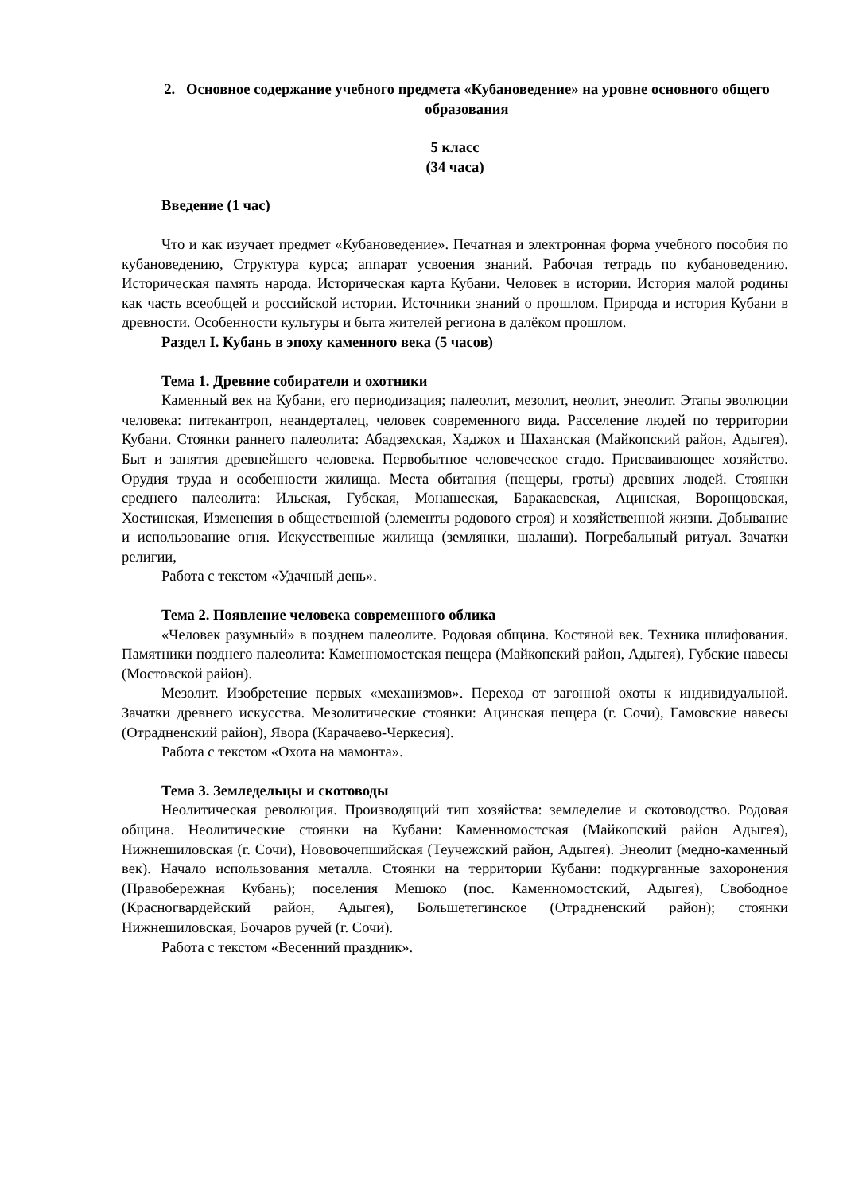2. Основное содержание учебного предмета «Кубановедение» на уровне основного общего образования
5 класс
(34 часа)
Введение (1 час)
Что и как изучает предмет «Кубановедение». Печатная и электронная форма учебного пособия по кубановедению, Структура курса; аппарат усвоения знаний. Рабочая тетрадь по кубановедению. Историческая память народа. Историческая карта Кубани. Человек в истории. История малой родины как часть всеобщей и российской истории. Источники знаний о прошлом. Природа и история Кубани в древности. Особенности культуры и быта жителей региона в далёком прошлом.
Раздел I. Кубань в эпоху каменного века (5 часов)
Тема 1. Древние собиратели и охотники
Каменный век на Кубани, его периодизация; палеолит, мезолит, неолит, энеолит. Этапы эволюции человека: питекантроп, неандерталец, человек современного вида. Расселение людей по территории Кубани. Стоянки раннего палеолита: Абадзехская, Хаджох и Шаханская (Майкопский район, Адыгея). Быт и занятия древнейшего человека. Первобытное человеческое стадо. Присваивающее хозяйство. Орудия труда и особенности жилища. Места обитания (пещеры, гроты) древних людей. Стоянки среднего палеолита: Ильская, Губская, Монашеская, Баракаевская, Ацинская, Воронцовская, Хостинская, Изменения в общественной (элементы родового строя) и хозяйственной жизни. Добывание и использование огня. Искусственные жилища (землянки, шалаши). Погребальный ритуал. Зачатки религии,
Работа с текстом «Удачный день».
Тема 2. Появление человека современного облика
«Человек разумный» в позднем палеолите. Родовая община. Костяной век. Техника шлифования. Памятники позднего палеолита: Каменномостская пещера (Майкопский район, Адыгея), Губские навесы (Мостовской район).
Мезолит. Изобретение первых «механизмов». Переход от загонной охоты к индивидуальной. Зачатки древнего искусства. Мезолитические стоянки: Ацинская пещера (г. Сочи), Гамовские навесы (Отрадненский район), Явора (Карачаево-Черкесия).
Работа с текстом «Охота на мамонта».
Тема 3. Земледельцы и скотоводы
Неолитическая революция. Производящий тип хозяйства: земледелие и скотоводство. Родовая община. Неолитические стоянки на Кубани: Каменномостская (Майкопский район Адыгея), Нижнешиловская (г. Сочи), Нововочепшийская (Теучежский район, Адыгея). Энеолит (медно-каменный век). Начало использования металла. Стоянки на территории Кубани: подкурганные захоронения (Правобережная Кубань); поселения Мешоко (пос. Каменномостский, Адыгея), Свободное (Красногвардейский район, Адыгея), Большетегинское (Отрадненский район); стоянки Нижнешиловская, Бочаров ручей (г. Сочи).
Работа с текстом «Весенний праздник».